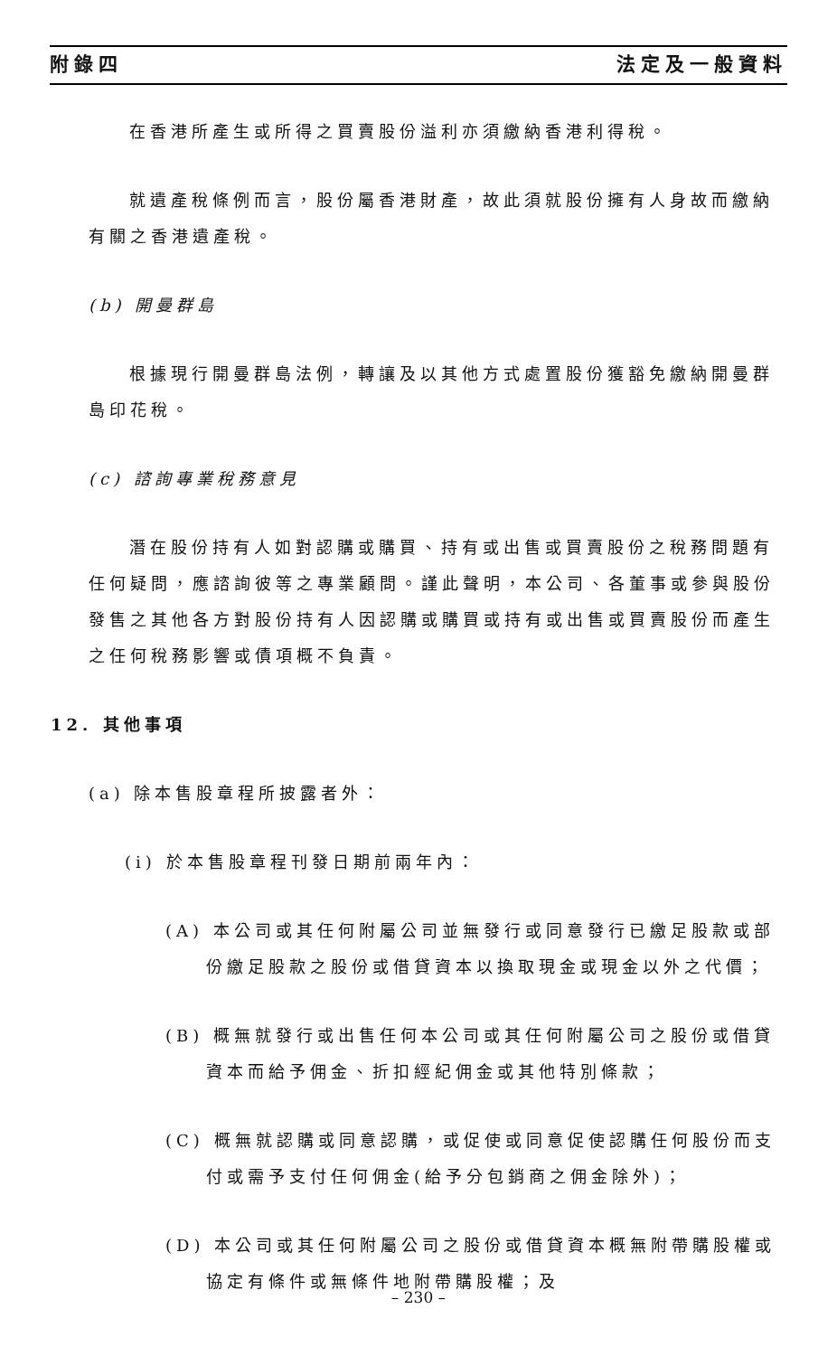附錄四 法定及一般資料
在香港所產生或所得之買賣股份溢利亦須繳納香港利得稅。
就遺產稅條例而言，股份屬香港財產，故此須就股份擁有人身故而繳納有關之香港遺產稅。
(b) 開曼群島
根據現行開曼群島法例，轉讓及以其他方式處置股份獲豁免繳納開曼群島印花稅。
(c) 諮詢專業稅務意見
潛在股份持有人如對認購或購買、持有或出售或買賣股份之稅務問題有任何疑問，應諮詢彼等之專業顧問。謹此聲明，本公司、各董事或參與股份發售之其他各方對股份持有人因認購或購買或持有或出售或買賣股份而產生之任何稅務影響或債項概不負責。
12. 其他事項
(a) 除本售股章程所披露者外：
(i) 於本售股章程刊發日期前兩年內：
(A) 本公司或其任何附屬公司並無發行或同意發行已繳足股款或部份繳足股款之股份或借貸資本以換取現金或現金以外之代價；
(B) 概無就發行或出售任何本公司或其任何附屬公司之股份或借貸資本而給予佣金、折扣經紀佣金或其他特別條款；
(C) 概無就認購或同意認購，或促使或同意促使認購任何股份而支付或需予支付任何佣金(給予分包銷商之佣金除外)；
(D) 本公司或其任何附屬公司之股份或借貸資本概無附帶購股權或協定有條件或無條件地附帶購股權；及
– 230 –